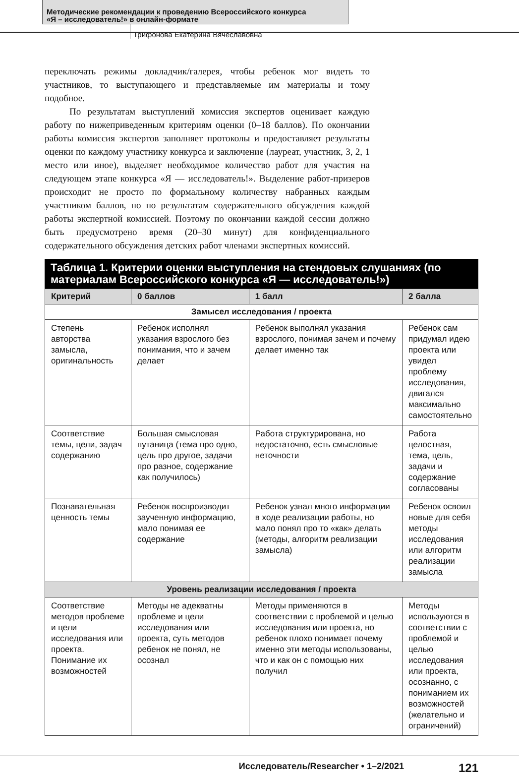Методические рекомендации к проведению Всероссийского конкурса
«Я – исследователь!» в онлайн-формате
Трифонова Екатерина Вячеславовна
переключать режимы докладчик/галерея, чтобы ребенок мог видеть то участников, то выступающего и представляемые им материалы и тому подобное.
По результатам выступлений комиссия экспертов оценивает каждую работу по нижеприведенным критериям оценки (0–18 баллов). По окончании работы комиссия экспертов заполняет протоколы и предоставляет результаты оценки по каждому участнику конкурса и заключение (лауреат, участник, 3, 2, 1 место или иное), выделяет необходимое количество работ для участия на следующем этапе конкурса «Я — исследователь!». Выделение работ-призеров происходит не просто по формальному количеству набранных каждым участником баллов, но по результатам содержательного обсуждения каждой работы экспертной комиссией. Поэтому по окончании каждой сессии должно быть предусмотрено время (20–30 минут) для конфиденциального содержательного обсуждения детских работ членами экспертных комиссий.
Таблица 1. Критерии оценки выступления на стендовых слушаниях (по материалам Всероссийского конкурса «Я — исследователь!»)
| Критерий | 0 баллов | 1 балл | 2 балла |
| --- | --- | --- | --- |
| Замысел исследования / проекта | | | |
| Степень авторства замысла, оригинальность | Ребенок исполнял указания взрослого без понимания, что и зачем делает | Ребенок выполнял указания взрослого, понимая зачем и почему делает именно так | Ребенок сам придумал идею проекта или увидел проблему исследования, двигался максимально самостоятельно |
| Соответствие темы, цели, задач содержанию | Большая смысловая путаница (тема про одно, цель про другое, задачи про разное, содержание как получилось) | Работа структурирована, но недостаточно, есть смысловые неточности | Работа целостная, тема, цель, задачи и содержание согласованы |
| Познавательная ценность темы | Ребенок воспроизводит заученную информацию, мало понимая ее содержание | Ребенок узнал много информации в ходе реализации работы, но мало понял про то «как» делать (методы, алгоритм реализации замысла) | Ребенок освоил новые для себя методы исследования или алгоритм реализации замысла |
| Уровень реализации исследования / проекта | | | |
| Соответствие методов проблеме и цели исследования или проекта. Понимание их возможностей | Методы не адекватны проблеме и цели исследования или проекта, суть методов ребенок не понял, не осознал | Методы применяются в соответствии с проблемой и целью исследования или проекта, но ребенок плохо понимает почему именно эти методы использованы, что и как он с помощью них получил | Методы используются в соответствии с проблемой и целью исследования или проекта, осознанно, с пониманием их возможностей (желательно и ограничений) |
Исследователь/Researcher • 1–2/2021 121